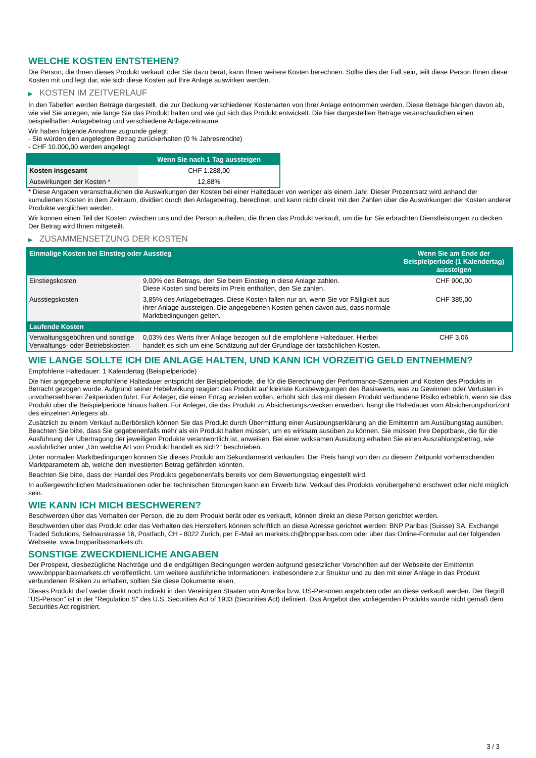WELCHE KOSTEN ENTSTEHEN?
Die Person, die Ihnen dieses Produkt verkauft oder Sie dazu berät, kann Ihnen weitere Kosten berechnen. Sollte dies der Fall sein, teilt diese Person Ihnen diese Kosten mit und legt dar, wie sich diese Kosten auf Ihre Anlage auswirken werden.
▶ KOSTEN IM ZEITVERLAUF
In den Tabellen werden Beträge dargestellt, die zur Deckung verschiedener Kostenarten von Ihrer Anlage entnommen werden. Diese Beträge hängen davon ab, wie viel Sie anlegen, wie lange Sie das Produkt halten und wie gut sich das Produkt entwickelt. Die hier dargestellten Beträge veranschaulichen einen beispielhaften Anlagebetrag und verschiedene Anlagezeiträume.
Wir haben folgende Annahme zugrunde gelegt:
- Sie würden den angelegten Betrag zurückerhalten (0 % Jahresrendite)
- CHF 10.000,00 werden angelegt
| | Wenn Sie nach 1 Tag aussteigen |
| --- | --- |
| Kosten insgesamt | CHF 1.288,00 |
| Auswirkungen der Kosten * | 12,88% |
* Diese Angaben veranschaulichen die Auswirkungen der Kosten bei einer Haltedauer von weniger als einem Jahr. Dieser Prozentsatz wird anhand der kumulierten Kosten in dem Zeitraum, dividiert durch den Anlagebetrag, berechnet, und kann nicht direkt mit den Zahlen über die Auswirkungen der Kosten anderer Produkte verglichen werden.
Wir können einen Teil der Kosten zwischen uns und der Person aufteilen, die Ihnen das Produkt verkauft, um die für Sie erbrachten Dienstleistungen zu decken. Der Betrag wird Ihnen mitgeteilt.
▶ ZUSAMMENSETZUNG DER KOSTEN
| Einmalige Kosten bei Einstieg oder Ausstieg | | Wenn Sie am Ende der Beispielperiode (1 Kalendertag) aussteigen |
| --- | --- | --- |
| Einstiegskosten | 9,00% des Betrags, den Sie beim Einstieg in diese Anlage zahlen. Diese Kosten sind bereits im Preis enthalten, den Sie zahlen. | CHF 900,00 |
| Ausstiegskosten | 3,85% des Anlagebetrages. Diese Kosten fallen nur an, wenn Sie vor Fälligkeit aus ihrer Anlage aussteigen. Die angegebenen Kosten gehen davon aus, dass normale Marktbedingungen gelten. | CHF 385,00 |
| Laufende Kosten | | |
| Verwaltungsgebühren und sonstige Verwaltungs- oder Betriebskosten | 0,03% des Werts ihrer Anlage bezogen auf die empfohlene Haltedauer. Hierbei handelt es sich um eine Schätzung auf der Grundlage der tatsächlichen Kosten. | CHF 3,06 |
WIE LANGE SOLLTE ICH DIE ANLAGE HALTEN, UND KANN ICH VORZEITIG GELD ENTNEHMEN?
Empfohlene Haltedauer: 1 Kalendertag (Beispielperiode)
Die hier angegebene empfohlene Haltedauer entspricht der Beispielperiode, die für die Berechnung der Performance-Szenarien und Kosten des Produkts in Betracht gezogen wurde. Aufgrund seiner Hebelwirkung reagiert das Produkt auf kleinste Kursbewegungen des Basiswerts, was zu Gewinnen oder Verlusten in unvorhersehbaren Zeitperioden führt. Für Anleger, die einen Ertrag erzielen wollen, erhöht sich das mit diesem Produkt verbundene Risiko erheblich, wenn sie das Produkt über die Beispielperiode hinaus halten. Für Anleger, die das Produkt zu Absicherungszwecken erwerben, hängt die Haltedauer vom Absicherungshorizont des einzelnen Anlegers ab.
Zusätzlich zu einem Verkauf außerbörslich können Sie das Produkt durch Übermittlung einer Ausübungserklärung an die Emittentin am Ausübungstag ausüben. Beachten Sie bitte, dass Sie gegebenenfalls mehr als ein Produkt halten müssen, um es wirksam ausüben zu können. Sie müssen Ihre Depotbank, die für die Ausführung der Übertragung der jeweiligen Produkte verantwortlich ist, anweisen. Bei einer wirksamen Ausübung erhalten Sie einen Auszahlungsbetrag, wie ausführlicher unter „Um welche Art von Produkt handelt es sich?“ beschrieben.
Unter normalen Marktbedingungen können Sie dieses Produkt am Sekundärmarkt verkaufen. Der Preis hängt von den zu diesem Zeitpunkt vorherrschenden Marktparametern ab, welche den investierten Betrag gefährden könnten.
Beachten Sie bitte, dass der Handel des Produkts gegebenenfalls bereits vor dem Bewertungstag eingestellt wird.
In außergewöhnlichen Marktsituationen oder bei technischen Störungen kann ein Erwerb bzw. Verkauf des Produkts vorübergehend erschwert oder nicht möglich sein.
WIE KANN ICH MICH BESCHWEREN?
Beschwerden über das Verhalten der Person, die zu dem Produkt berät oder es verkauft, können direkt an diese Person gerichtet werden.
Beschwerden über das Produkt oder das Verhalten des Herstellers können schriftlich an diese Adresse gerichtet werden: BNP Paribas (Suisse) SA, Exchange Traded Solutions, Selnaustrasse 16, Postfach, CH - 8022 Zurich, per E-Mail an markets.ch@bnpparibas.com oder über das Online-Formular auf der folgenden Webseite: www.bnpparibasmarkets.ch.
SONSTIGE ZWECKDIENLICHE ANGABEN
Der Prospekt, diesbezügliche Nachträge und die endgültigen Bedingungen werden aufgrund gesetzlicher Vorschriften auf der Webseite der Emittentin www.bnpparibasmarkets.ch veröffentlicht. Um weitere ausführliche Informationen, insbesondere zur Struktur und zu den mit einer Anlage in das Produkt verbundenen Risiken zu erhalten, sollten Sie diese Dokumente lesen.
Dieses Produkt darf weder direkt noch indirekt in den Vereinigten Staaten von Amerika bzw. US-Personen angeboten oder an diese verkauft werden. Der Begriff "US-Person" ist in der "Regulation S" des U.S. Securities Act of 1933 (Securities Act) definiert. Das Angebot des vorliegenden Produkts wurde nicht gemäß dem Securities Act registriert.
3 / 3